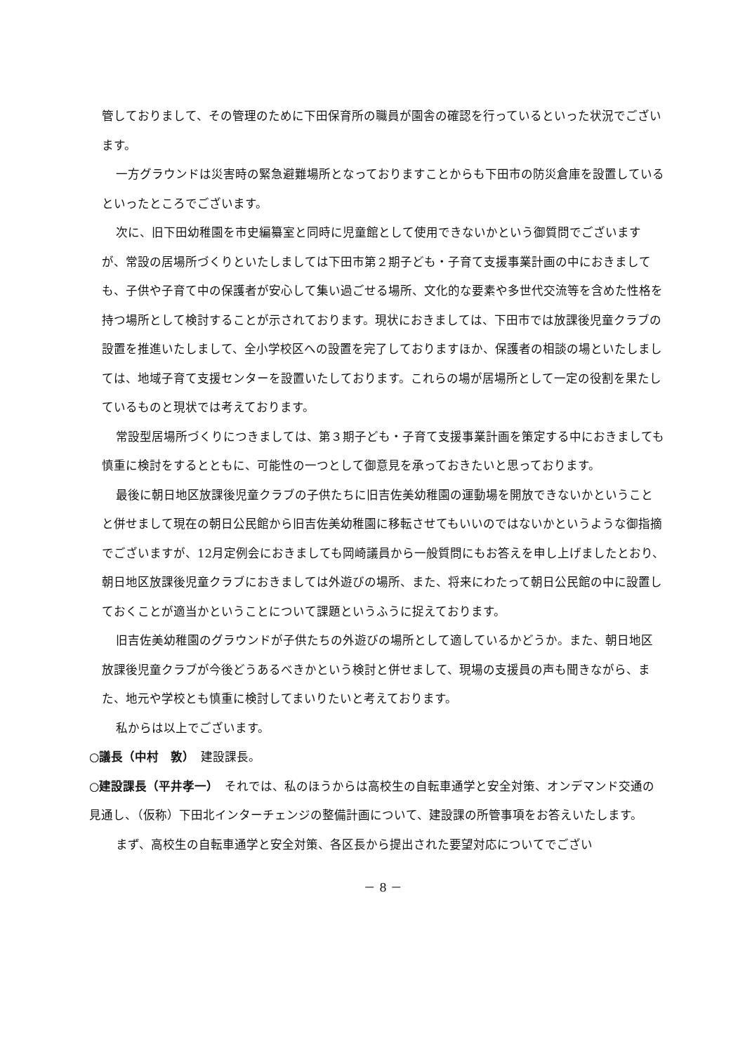管しておりまして、その管理のために下田保育所の職員が園舎の確認を行っているといった状況でございます。
一方グラウンドは災害時の緊急避難場所となっておりますことからも下田市の防災倉庫を設置しているといったところでございます。
次に、旧下田幼稚園を市史編纂室と同時に児童館として使用できないかという御質問でございますが、常設の居場所づくりといたしましては下田市第２期子ども・子育て支援事業計画の中におきましても、子供や子育て中の保護者が安心して集い過ごせる場所、文化的な要素や多世代交流等を含めた性格を持つ場所として検討することが示されております。現状におきましては、下田市では放課後児童クラブの設置を推進いたしまして、全小学校区への設置を完了しておりますほか、保護者の相談の場といたしましては、地域子育て支援センターを設置いたしております。これらの場が居場所として一定の役割を果たしているものと現状では考えております。
常設型居場所づくりにつきましては、第３期子ども・子育て支援事業計画を策定する中におきましても慎重に検討をするとともに、可能性の一つとして御意見を承っておきたいと思っております。
最後に朝日地区放課後児童クラブの子供たちに旧吉佐美幼稚園の運動場を開放できないかということと併せまして現在の朝日公民館から旧吉佐美幼稚園に移転させてもいいのではないかというような御指摘でございますが、12月定例会におきましても岡崎議員から一般質問にもお答えを申し上げましたとおり、朝日地区放課後児童クラブにおきましては外遊びの場所、また、将来にわたって朝日公民館の中に設置しておくことが適当かということについて課題というふうに捉えております。
旧吉佐美幼稚園のグラウンドが子供たちの外遊びの場所として適しているかどうか。また、朝日地区放課後児童クラブが今後どうあるべきかという検討と併せまして、現場の支援員の声も聞きながら、また、地元や学校とも慎重に検討してまいりたいと考えております。
私からは以上でございます。
○議長（中村　敦）　建設課長。
○建設課長（平井孝一）　それでは、私のほうからは高校生の自転車通学と安全対策、オンデマンド交通の見通し、（仮称）下田北インターチェンジの整備計画について、建設課の所管事項をお答えいたします。
まず、高校生の自転車通学と安全対策、各区長から提出された要望対応についてでござい
－ 8 －